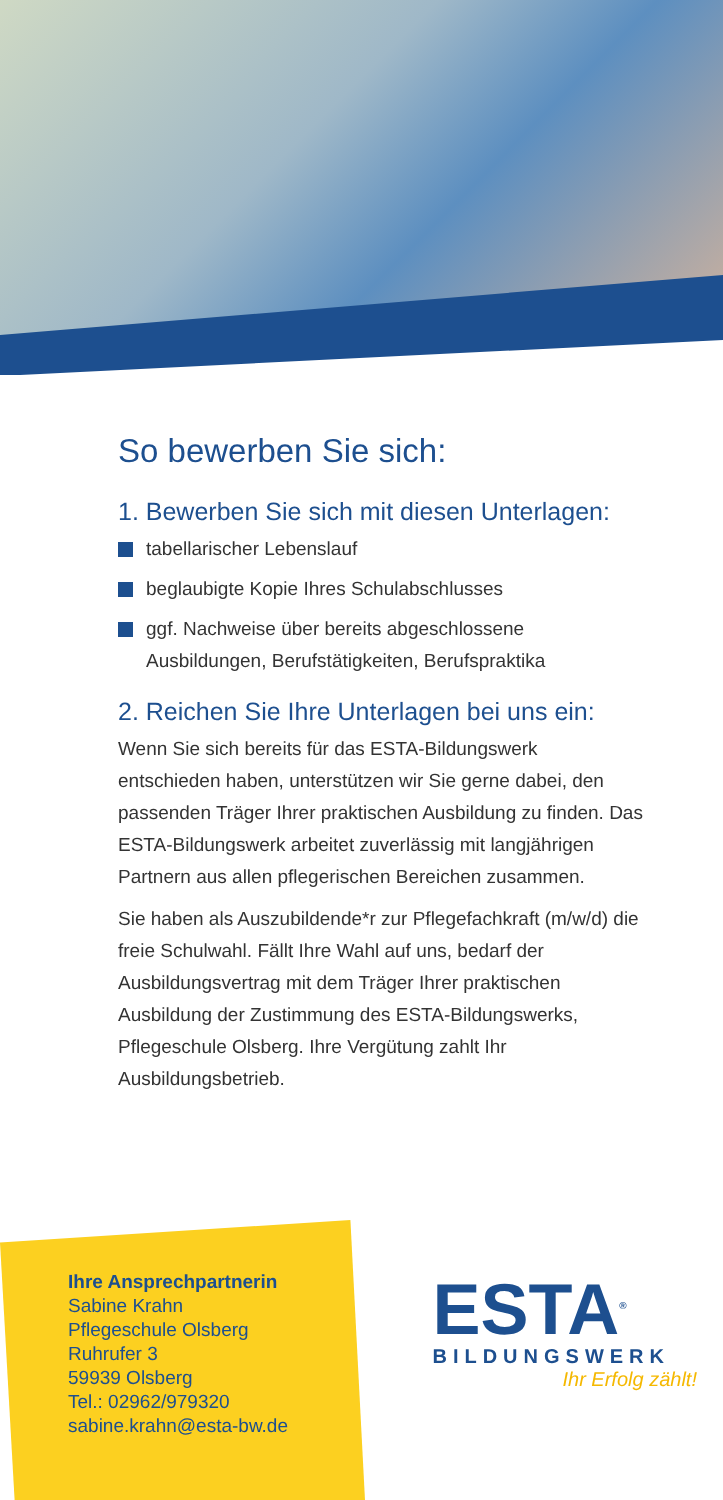So bewerben Sie sich:
1. Bewerben Sie sich mit diesen Unterlagen:
tabellarischer Lebenslauf
beglaubigte Kopie Ihres Schulabschlusses
ggf. Nachweise über bereits abgeschlossene Ausbildungen, Berufstätigkeiten, Berufspraktika
2. Reichen Sie Ihre Unterlagen bei uns ein:
Wenn Sie sich bereits für das ESTA-Bildungswerk entschieden haben, unterstützen wir Sie gerne dabei, den passenden Träger Ihrer praktischen Ausbildung zu finden. Das ESTA-Bildungswerk arbeitet zuverlässig mit langjährigen Partnern aus allen pflegerischen Bereichen zusammen.
Sie haben als Auszubildende*r zur Pflegefachkraft (m/w/d) die freie Schulwahl. Fällt Ihre Wahl auf uns, bedarf der Ausbildungsvertrag mit dem Träger Ihrer praktischen Ausbildung der Zustimmung des ESTA-Bildungswerks, Pflegeschule Olsberg. Ihre Vergütung zahlt Ihr Ausbildungsbetrieb.
Ihre Ansprechpartnerin
Sabine Krahn
Pflegeschule Olsberg
Ruhrufer 3
59939 Olsberg
Tel.: 02962/979320
sabine.krahn@esta-bw.de
ESTA<sup>®</sup>
BILDUNGSWERK
Ihr Erfolg zählt!